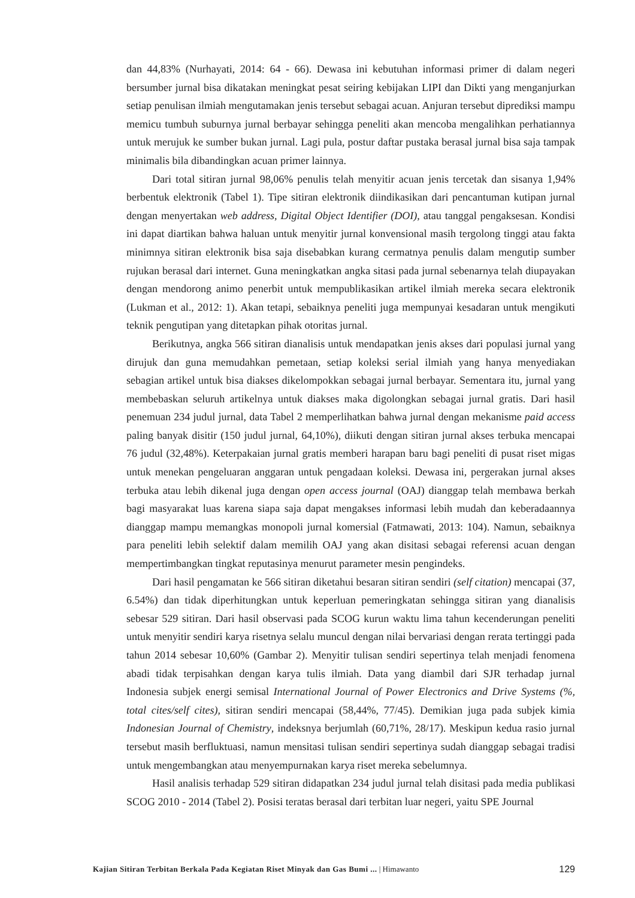dan 44,83% (Nurhayati, 2014: 64 - 66). Dewasa ini kebutuhan informasi primer di dalam negeri bersumber jurnal bisa dikatakan meningkat pesat seiring kebijakan LIPI dan Dikti yang menganjurkan setiap penulisan ilmiah mengutamakan jenis tersebut sebagai acuan. Anjuran tersebut diprediksi mampu memicu tumbuh suburnya jurnal berbayar sehingga peneliti akan mencoba mengalihkan perhatiannya untuk merujuk ke sumber bukan jurnal. Lagi pula, postur daftar pustaka berasal jurnal bisa saja tampak minimalis bila dibandingkan acuan primer lainnya.
Dari total sitiran jurnal 98,06% penulis telah menyitir acuan jenis tercetak dan sisanya 1,94% berbentuk elektronik (Tabel 1). Tipe sitiran elektronik diindikasikan dari pencantuman kutipan jurnal dengan menyertakan web address, Digital Object Identifier (DOI), atau tanggal pengaksesan. Kondisi ini dapat diartikan bahwa haluan untuk menyitir jurnal konvensional masih tergolong tinggi atau fakta minimnya sitiran elektronik bisa saja disebabkan kurang cermatnya penulis dalam mengutip sumber rujukan berasal dari internet. Guna meningkatkan angka sitasi pada jurnal sebenarnya telah diupayakan dengan mendorong animo penerbit untuk mempublikasikan artikel ilmiah mereka secara elektronik (Lukman et al., 2012: 1). Akan tetapi, sebaiknya peneliti juga mempunyai kesadaran untuk mengikuti teknik pengutipan yang ditetapkan pihak otoritas jurnal.
Berikutnya, angka 566 sitiran dianalisis untuk mendapatkan jenis akses dari populasi jurnal yang dirujuk dan guna memudahkan pemetaan, setiap koleksi serial ilmiah yang hanya menyediakan sebagian artikel untuk bisa diakses dikelompokkan sebagai jurnal berbayar. Sementara itu, jurnal yang membebaskan seluruh artikelnya untuk diakses maka digolongkan sebagai jurnal gratis. Dari hasil penemuan 234 judul jurnal, data Tabel 2 memperlihatkan bahwa jurnal dengan mekanisme paid access paling banyak disitir (150 judul jurnal, 64,10%), diikuti dengan sitiran jurnal akses terbuka mencapai 76 judul (32,48%). Keterpakaian jurnal gratis memberi harapan baru bagi peneliti di pusat riset migas untuk menekan pengeluaran anggaran untuk pengadaan koleksi. Dewasa ini, pergerakan jurnal akses terbuka atau lebih dikenal juga dengan open access journal (OAJ) dianggap telah membawa berkah bagi masyarakat luas karena siapa saja dapat mengakses informasi lebih mudah dan keberadaannya dianggap mampu memangkas monopoli jurnal komersial (Fatmawati, 2013: 104). Namun, sebaiknya para peneliti lebih selektif dalam memilih OAJ yang akan disitasi sebagai referensi acuan dengan mempertimbangkan tingkat reputasinya menurut parameter mesin pengindeks.
Dari hasil pengamatan ke 566 sitiran diketahui besaran sitiran sendiri (self citation) mencapai (37, 6.54%) dan tidak diperhitungkan untuk keperluan pemeringkatan sehingga sitiran yang dianalisis sebesar 529 sitiran. Dari hasil observasi pada SCOG kurun waktu lima tahun kecenderungan peneliti untuk menyitir sendiri karya risetnya selalu muncul dengan nilai bervariasi dengan rerata tertinggi pada tahun 2014 sebesar 10,60% (Gambar 2). Menyitir tulisan sendiri sepertinya telah menjadi fenomena abadi tidak terpisahkan dengan karya tulis ilmiah. Data yang diambil dari SJR terhadap jurnal Indonesia subjek energi semisal International Journal of Power Electronics and Drive Systems (%, total cites/self cites), sitiran sendiri mencapai (58,44%, 77/45). Demikian juga pada subjek kimia Indonesian Journal of Chemistry, indeksnya berjumlah (60,71%, 28/17). Meskipun kedua rasio jurnal tersebut masih berfluktuasi, namun mensitasi tulisan sendiri sepertinya sudah dianggap sebagai tradisi untuk mengembangkan atau menyempurnakan karya riset mereka sebelumnya.
Hasil analisis terhadap 529 sitiran didapatkan 234 judul jurnal telah disitasi pada media publikasi SCOG 2010 - 2014 (Tabel 2). Posisi teratas berasal dari terbitan luar negeri, yaitu SPE Journal
Kajian Sitiran Terbitan Berkala Pada Kegiatan Riset Minyak dan Gas Bumi ... | Himawanto 129